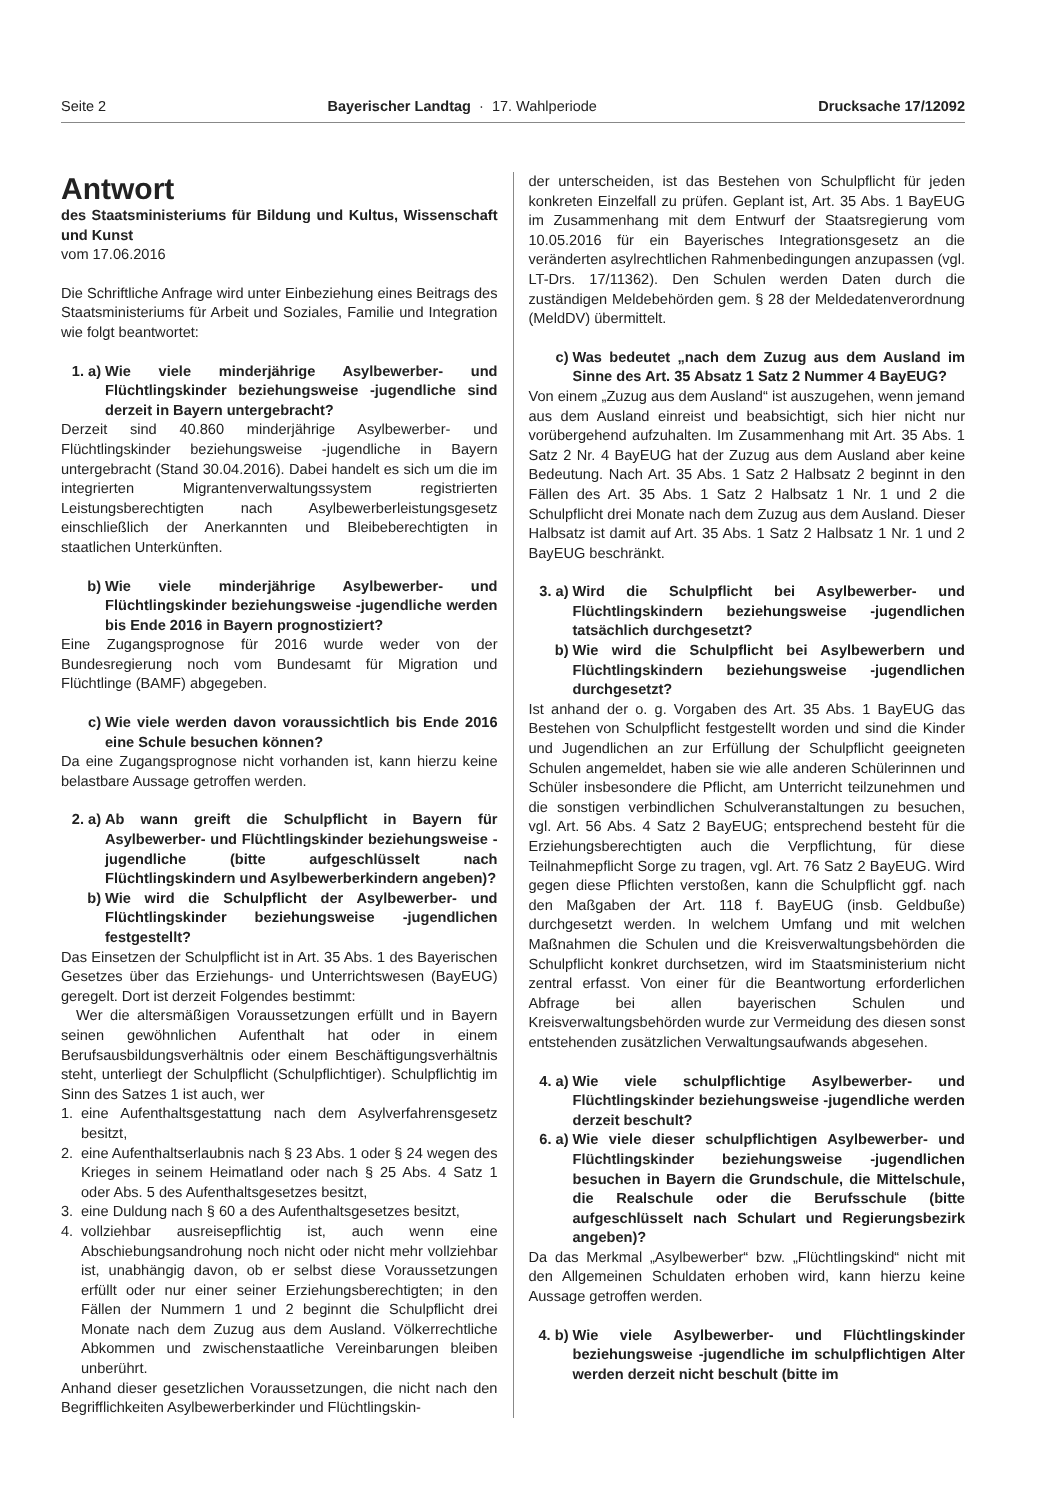Seite 2 Bayerischer Landtag · 17. Wahlperiode Drucksache 17/12092
Antwort
des Staatsministeriums für Bildung und Kultus, Wissenschaft und Kunst
vom 17.06.2016
Die Schriftliche Anfrage wird unter Einbeziehung eines Beitrags des Staatsministeriums für Arbeit und Soziales, Familie und Integration wie folgt beantwortet:
1. a) Wie viele minderjährige Asylbewerber- und Flüchtlingskinder beziehungsweise -jugendliche sind derzeit in Bayern untergebracht?
Derzeit sind 40.860 minderjährige Asylbewerber- und Flüchtlingskinder beziehungsweise -jugendliche in Bayern untergebracht (Stand 30.04.2016). Dabei handelt es sich um die im integrierten Migrantenverwaltungssystem registrierten Leistungsberechtigten nach Asylbewerberleistungsgesetz einschließlich der Anerkannten und Bleibeberechtigten in staatlichen Unterkünften.
b) Wie viele minderjährige Asylbewerber- und Flüchtlingskinder beziehungsweise -jugendliche werden bis Ende 2016 in Bayern prognostiziert?
Eine Zugangsprognose für 2016 wurde weder von der Bundesregierung noch vom Bundesamt für Migration und Flüchtlinge (BAMF) abgegeben.
c) Wie viele werden davon voraussichtlich bis Ende 2016 eine Schule besuchen können?
Da eine Zugangsprognose nicht vorhanden ist, kann hierzu keine belastbare Aussage getroffen werden.
2. a) Ab wann greift die Schulpflicht in Bayern für Asylbewerber- und Flüchtlingskinder beziehungsweise -jugendliche (bitte aufgeschlüsselt nach Flüchtlingskindern und Asylbewerberkindern angeben)?
b) Wie wird die Schulpflicht der Asylbewerber- und Flüchtlingskinder beziehungsweise -jugendlichen festgestellt?
Das Einsetzen der Schulpflicht ist in Art. 35 Abs. 1 des Bayerischen Gesetzes über das Erziehungs- und Unterrichtswesen (BayEUG) geregelt. Dort ist derzeit Folgendes bestimmt:
Wer die altersmäßigen Voraussetzungen erfüllt und in Bayern seinen gewöhnlichen Aufenthalt hat oder in einem Berufsausbildungsverhältnis oder einem Beschäftigungsverhältnis steht, unterliegt der Schulpflicht (Schulpflichtiger). Schulpflichtig im Sinn des Satzes 1 ist auch, wer
1. eine Aufenthaltsgestattung nach dem Asylverfahrensgesetz besitzt,
2. eine Aufenthaltserlaubnis nach § 23 Abs. 1 oder § 24 wegen des Krieges in seinem Heimatland oder nach § 25 Abs. 4 Satz 1 oder Abs. 5 des Aufenthaltsgesetzes besitzt,
3. eine Duldung nach § 60 a des Aufenthaltsgesetzes besitzt,
4. vollziehbar ausreisepflichtig ist, auch wenn eine Abschiebungsandrohung noch nicht oder nicht mehr vollziehbar ist, unabhängig davon, ob er selbst diese Voraussetzungen erfüllt oder nur einer seiner Erziehungsberechtigten; in den Fällen der Nummern 1 und 2 beginnt die Schulpflicht drei Monate nach dem Zuzug aus dem Ausland. Völkerrechtliche Abkommen und zwischenstaatliche Vereinbarungen bleiben unberührt.
Anhand dieser gesetzlichen Voraussetzungen, die nicht nach den Begrifflichkeiten Asylbewerberkinder und Flüchtlingskin-
der unterscheiden, ist das Bestehen von Schulpflicht für jeden konkreten Einzelfall zu prüfen. Geplant ist, Art. 35 Abs. 1 BayEUG im Zusammenhang mit dem Entwurf der Staatsregierung vom 10.05.2016 für ein Bayerisches Integrationsgesetz an die veränderten asylrechtlichen Rahmenbedingungen anzupassen (vgl. LT-Drs. 17/11362). Den Schulen werden Daten durch die zuständigen Meldebehörden gem. § 28 der Meldedatenverordnung (MeldDV) übermittelt.
c) Was bedeutet „nach dem Zuzug aus dem Ausland im Sinne des Art. 35 Absatz 1 Satz 2 Nummer 4 BayEUG?
Von einem „Zuzug aus dem Ausland“ ist auszugehen, wenn jemand aus dem Ausland einreist und beabsichtigt, sich hier nicht nur vorübergehend aufzuhalten. Im Zusammenhang mit Art. 35 Abs. 1 Satz 2 Nr. 4 BayEUG hat der Zuzug aus dem Ausland aber keine Bedeutung. Nach Art. 35 Abs. 1 Satz 2 Halbsatz 2 beginnt in den Fällen des Art. 35 Abs. 1 Satz 2 Halbsatz 1 Nr. 1 und 2 die Schulpflicht drei Monate nach dem Zuzug aus dem Ausland. Dieser Halbsatz ist damit auf Art. 35 Abs. 1 Satz 2 Halbsatz 1 Nr. 1 und 2 BayEUG beschränkt.
3. a) Wird die Schulpflicht bei Asylbewerber- und Flüchtlingskindern beziehungsweise -jugendlichen tatsächlich durchgesetzt?
b) Wie wird die Schulpflicht bei Asylbewerbern und Flüchtlingskindern beziehungsweise -jugendlichen durchgesetzt?
Ist anhand der o. g. Vorgaben des Art. 35 Abs. 1 BayEUG das Bestehen von Schulpflicht festgestellt worden und sind die Kinder und Jugendlichen an zur Erfüllung der Schulpflicht geeigneten Schulen angemeldet, haben sie wie alle anderen Schülerinnen und Schüler insbesondere die Pflicht, am Unterricht teilzunehmen und die sonstigen verbindlichen Schulveranstaltungen zu besuchen, vgl. Art. 56 Abs. 4 Satz 2 BayEUG; entsprechend besteht für die Erziehungsberechtigten auch die Verpflichtung, für diese Teilnahmepflicht Sorge zu tragen, vgl. Art. 76 Satz 2 BayEUG. Wird gegen diese Pflichten verstoßen, kann die Schulpflicht ggf. nach den Maßgaben der Art. 118 f. BayEUG (insb. Geldbuße) durchgesetzt werden. In welchem Umfang und mit welchen Maßnahmen die Schulen und die Kreisverwaltungsbehörden die Schulpflicht konkret durchsetzen, wird im Staatsministerium nicht zentral erfasst. Von einer für die Beantwortung erforderlichen Abfrage bei allen bayerischen Schulen und Kreisverwaltungsbehörden wurde zur Vermeidung des diesen sonst entstehenden zusätzlichen Verwaltungsaufwands abgesehen.
4. a) Wie viele schulpflichtige Asylbewerber- und Flüchtlingskinder beziehungsweise -jugendliche werden derzeit beschult?
6. a) Wie viele dieser schulpflichtigen Asylbewerber- und Flüchtlingskinder beziehungsweise -jugendlichen besuchen in Bayern die Grundschule, die Mittelschule, die Realschule oder die Berufsschule (bitte aufgeschlüsselt nach Schulart und Regierungsbezirk angeben)?
Da das Merkmal „Asylbewerber“ bzw. „Flüchtlingskind“ nicht mit den Allgemeinen Schuldaten erhoben wird, kann hierzu keine Aussage getroffen werden.
4. b) Wie viele Asylbewerber- und Flüchtlingskinder beziehungsweise -jugendliche im schulpflichtigen Alter werden derzeit nicht beschult (bitte im